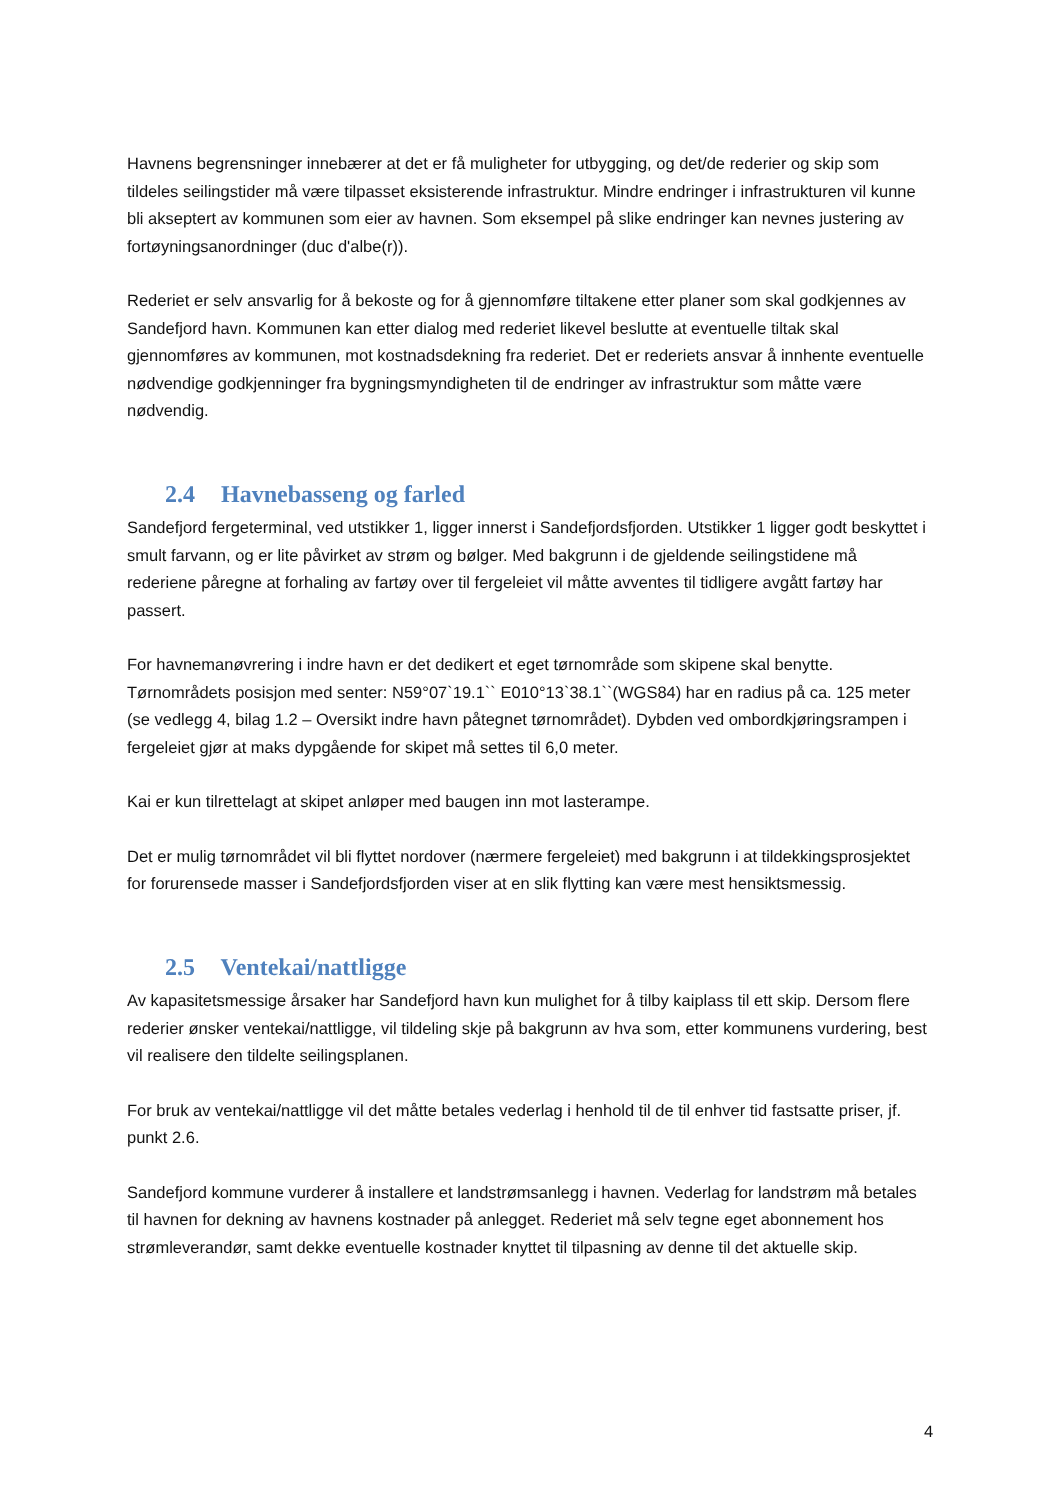Havnens begrensninger innebærer at det er få muligheter for utbygging, og det/de rederier og skip som tildeles seilingstider må være tilpasset eksisterende infrastruktur. Mindre endringer i infrastrukturen vil kunne bli akseptert av kommunen som eier av havnen. Som eksempel på slike endringer kan nevnes justering av fortøyningsanordninger (duc d'albe(r)).
Rederiet er selv ansvarlig for å bekoste og for å gjennomføre tiltakene etter planer som skal godkjennes av Sandefjord havn. Kommunen kan etter dialog med rederiet likevel beslutte at eventuelle tiltak skal gjennomføres av kommunen, mot kostnadsdekning fra rederiet. Det er rederiets ansvar å innhente eventuelle nødvendige godkjenninger fra bygningsmyndigheten til de endringer av infrastruktur som måtte være nødvendig.
2.4 Havnebasseng og farled
Sandefjord fergeterminal, ved utstikker 1, ligger innerst i Sandefjordsfjorden. Utstikker 1 ligger godt beskyttet i smult farvann, og er lite påvirket av strøm og bølger. Med bakgrunn i de gjeldende seilingstidene må rederiene påregne at forhaling av fartøy over til fergeleiet vil måtte avventes til tidligere avgått fartøy har passert.
For havnemanøvrering i indre havn er det dedikert et eget tørnområde som skipene skal benytte. Tørnområdets posisjon med senter: N59°07`19.1`` E010°13`38.1``(WGS84) har en radius på ca. 125 meter (se vedlegg 4, bilag 1.2 – Oversikt indre havn påtegnet tørnområdet). Dybden ved ombordkjøringsrampen i fergeleiet gjør at maks dypgående for skipet må settes til 6,0 meter.
Kai er kun tilrettelagt at skipet anløper med baugen inn mot lasterampe.
Det er mulig tørnområdet vil bli flyttet nordover (nærmere fergeleiet) med bakgrunn i at tildekkingsprosjektet for forurensede masser i Sandefjordsfjorden viser at en slik flytting kan være mest hensiktsmessig.
2.5 Ventekai/nattligge
Av kapasitetsmessige årsaker har Sandefjord havn kun mulighet for å tilby kaiplass til ett skip. Dersom flere rederier ønsker ventekai/nattligge, vil tildeling skje på bakgrunn av hva som, etter kommunens vurdering, best vil realisere den tildelte seilingsplanen.
For bruk av ventekai/nattligge vil det måtte betales vederlag i henhold til de til enhver tid fastsatte priser, jf. punkt 2.6.
Sandefjord kommune vurderer å installere et landstrømsanlegg i havnen. Vederlag for landstrøm må betales til havnen for dekning av havnens kostnader på anlegget. Rederiet må selv tegne eget abonnement hos strømleverandør, samt dekke eventuelle kostnader knyttet til tilpasning av denne til det aktuelle skip.
4